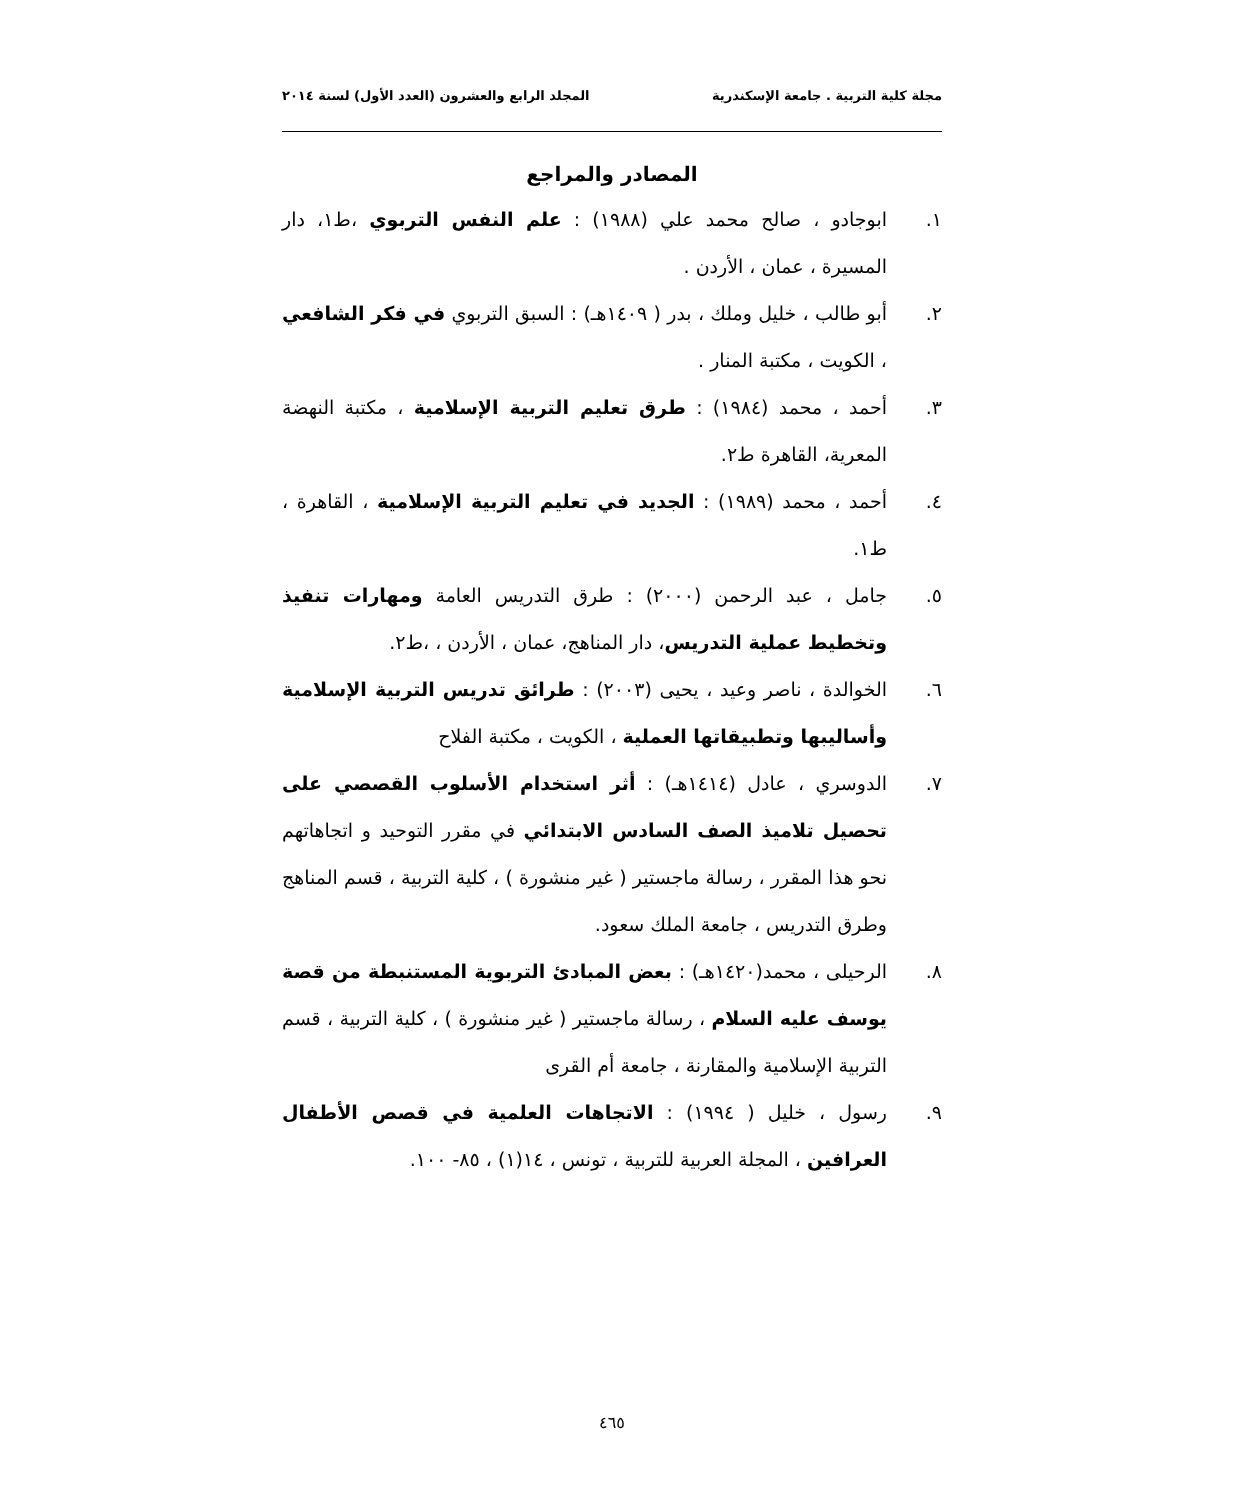مجلة كلية التربية . جامعة الإسكندرية المجلد الرابع والعشرون (العدد الأول) لسنة ٢٠١٤
المصادر والمراجع
١. ابوجادو ، صالح محمد علي (١٩٨٨) : علم النفس التربوي ،ط١، دار المسيرة ، عمان ، الأردن .
٢. أبو طالب ، خليل وملك ، بدر ( ١٤٠٩هـ) : السبق التربوي في فكر الشافعي ، الكويت ، مكتبة المنار .
٣. أحمد ، محمد (١٩٨٤) : طرق تعليم التربية الإسلامية ، مكتبة النهضة المعرية، القاهرة ط٢.
٤. أحمد ، محمد (١٩٨٩) : الجديد في تعليم التربية الإسلامية ، القاهرة ، ط١.
٥. جامل ، عبد الرحمن (٢٠٠٠) : طرق التدريس العامة ومهارات تنفيذ وتخطيط عملية التدريس، دار المناهج، عمان ، الأردن ، ،ط٢.
٦. الخوالدة ، ناصر وعيد ، يحيى (٢٠٠٣) : طرائق تدريس التربية الإسلامية وأساليبها وتطبيقاتها العملية ، الكويت ، مكتبة الفلاح
٧. الدوسري ، عادل (١٤١٤هـ) : أثر استخدام الأسلوب القصصي على تحصيل تلاميذ الصف السادس الابتدائي في مقرر التوحيد و اتجاهاتهم نحو هذا المقرر ، رسالة ماجستير ( غير منشورة ) ، كلية التربية ، قسم المناهج وطرق التدريس ، جامعة الملك سعود.
٨. الرحيلى ، محمد(١٤٢٠هـ) : بعض المبادئ التربوية المستنبطة من قصة يوسف عليه السلام ، رسالة ماجستير ( غير منشورة ) ، كلية التربية ، قسم التربية الإسلامية والمقارنة ، جامعة أم القرى
٩. رسول ، خليل ( ١٩٩٤) : الاتجاهات العلمية في قصص الأطفال العرافين ، المجلة العربية للتربية ، تونس ، ١٤(١) ، ٨٥- ١٠٠.
٤٦٥